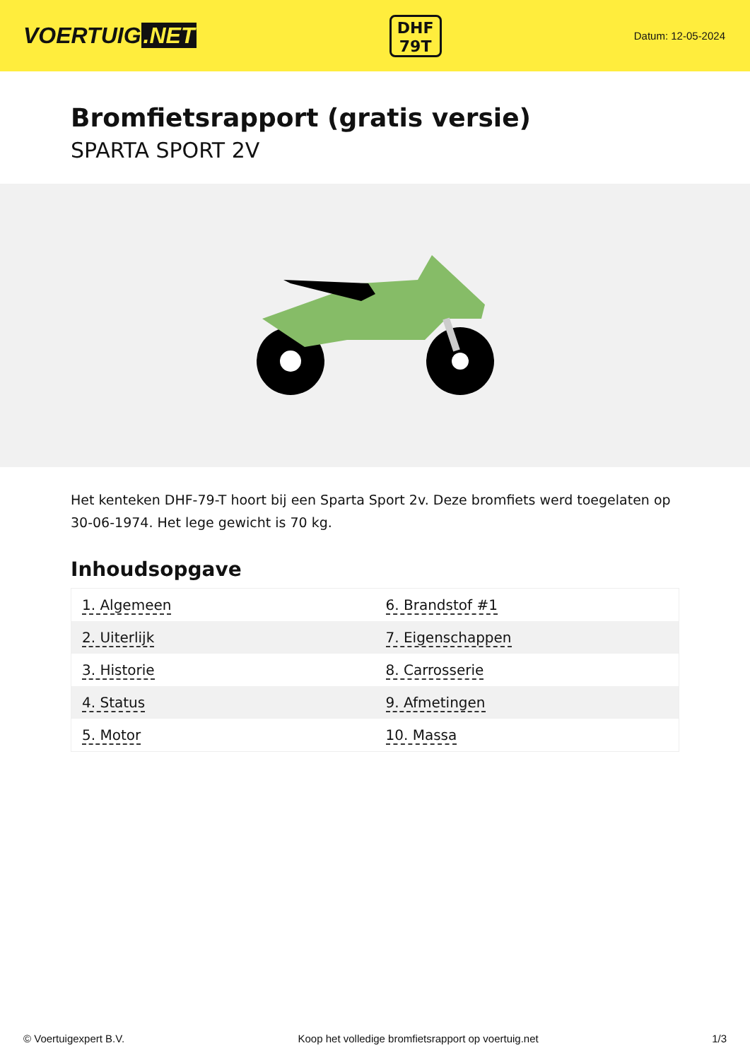VOERTUIG.NET
DHF
79T
Datum: 12-05-2024
Bromfietsrapport (gratis versie)
SPARTA SPORT 2V
Het kenteken DHF-79-T hoort bij een Sparta Sport 2v. Deze bromfiets werd toegelaten op 30-06-1974. Het lege gewicht is 70 kg.
Inhoudsopgave
| 1. Algemeen | 6. Brandstof #1 |
| 2. Uiterlijk | 7. Eigenschappen |
| 3. Historie | 8. Carrosserie |
| 4. Status | 9. Afmetingen |
| 5. Motor | 10. Massa |
© Voertuigexpert B.V. Koop het volledige bromfietsrapport op voertuig.net 1/3